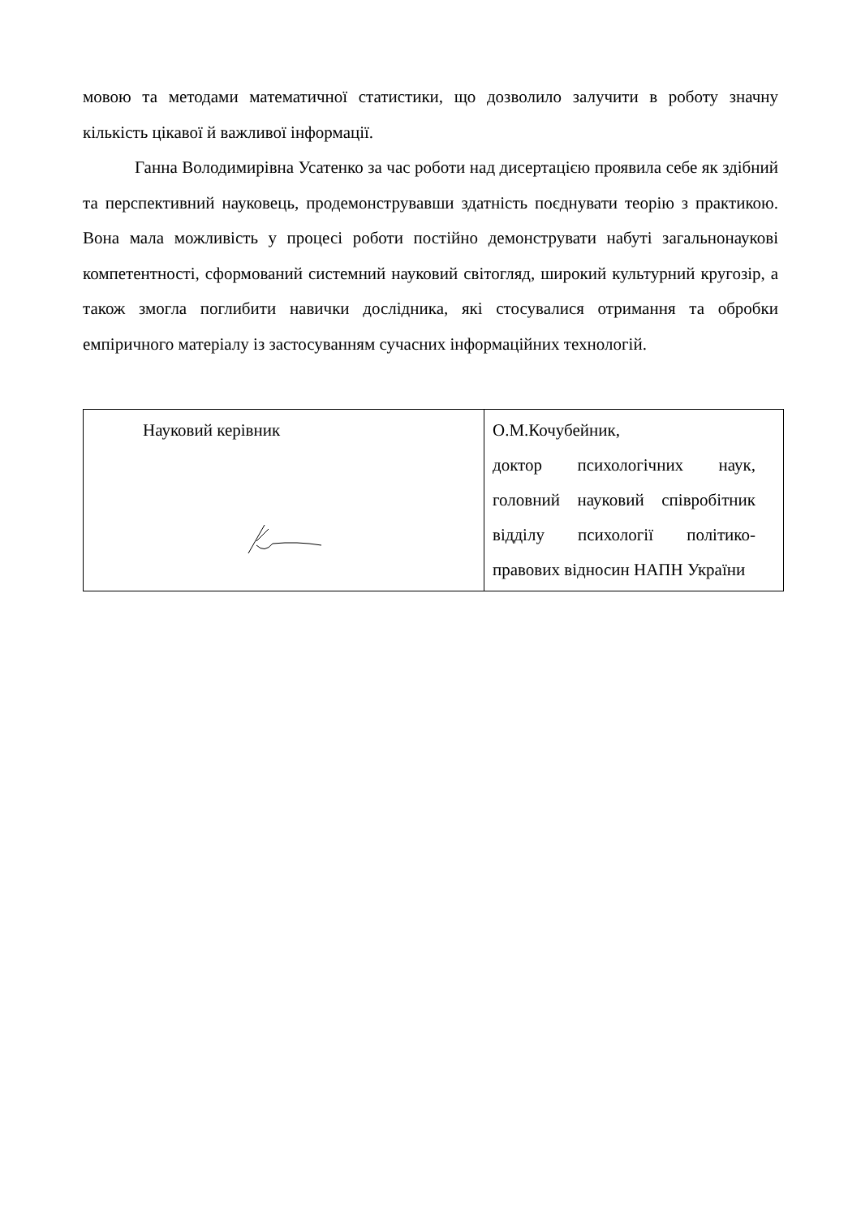мовою та методами математичної статистики, що дозволило залучити в роботу значну кількість цікавої й важливої інформації.
Ганна Володимирівна Усатенко за час роботи над дисертацією проявила себе як здібний та перспективний науковець, продемонструвавши здатність поєднувати теорію з практикою. Вона мала можливість у процесі роботи постійно демонструвати набуті загальнонаукові компетентності, сформований системний науковий світогляд, широкий культурний кругозір, а також змогла поглибити навички дослідника, які стосувалися отримання та обробки емпіричного матеріалу із застосуванням сучасних інформаційних технологій.
| Науковий керівник | О.М.Кочубейник, доктор психологічних наук, головний науковий співробітник відділу психології політико-правових відносин НАПН України |